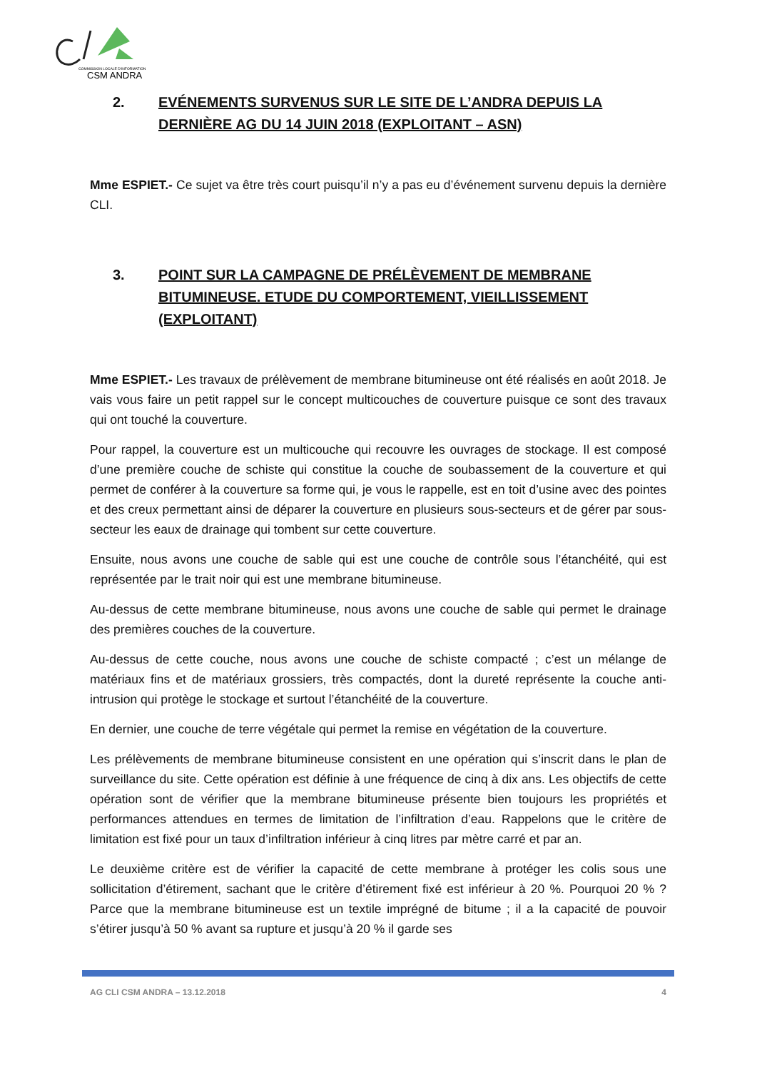COMMISSION LOCALE D'INFORMATION
CSM ANDRA
2. EVÉNEMENTS SURVENUS SUR LE SITE DE L’ANDRA DEPUIS LA DERNIÈRE AG DU 14 JUIN 2018 (EXPLOITANT – ASN)
Mme ESPIET.- Ce sujet va être très court puisqu’il n’y a pas eu d’événement survenu depuis la dernière CLI.
3. POINT SUR LA CAMPAGNE DE PRÉLÈVEMENT DE MEMBRANE BITUMINEUSE. ETUDE DU COMPORTEMENT, VIEILLISSEMENT (EXPLOITANT)
Mme ESPIET.- Les travaux de prélèvement de membrane bitumineuse ont été réalisés en août 2018. Je vais vous faire un petit rappel sur le concept multicouches de couverture puisque ce sont des travaux qui ont touché la couverture.
Pour rappel, la couverture est un multicouche qui recouvre les ouvrages de stockage. Il est composé d’une première couche de schiste qui constitue la couche de soubassement de la couverture et qui permet de conférer à la couverture sa forme qui, je vous le rappelle, est en toit d’usine avec des pointes et des creux permettant ainsi de déparer la couverture en plusieurs sous-secteurs et de gérer par sous-secteur les eaux de drainage qui tombent sur cette couverture.
Ensuite, nous avons une couche de sable qui est une couche de contrôle sous l’étanchéité, qui est représentée par le trait noir qui est une membrane bitumineuse.
Au-dessus de cette membrane bitumineuse, nous avons une couche de sable qui permet le drainage des premières couches de la couverture.
Au-dessus de cette couche, nous avons une couche de schiste compacté ; c’est un mélange de matériaux fins et de matériaux grossiers, très compactés, dont la dureté représente la couche anti-intrusion qui protège le stockage et surtout l’étanchéité de la couverture.
En dernier, une couche de terre végétale qui permet la remise en végétation de la couverture.
Les prélèvements de membrane bitumineuse consistent en une opération qui s’inscrit dans le plan de surveillance du site. Cette opération est définie à une fréquence de cinq à dix ans. Les objectifs de cette opération sont de vérifier que la membrane bitumineuse présente bien toujours les propriétés et performances attendues en termes de limitation de l’infiltration d’eau. Rappelons que le critère de limitation est fixé pour un taux d’infiltration inférieur à cinq litres par mètre carré et par an.
Le deuxième critère est de vérifier la capacité de cette membrane à protéger les colis sous une sollicitation d’étirement, sachant que le critère d’étirement fixé est inférieur à 20 %. Pourquoi 20 % ? Parce que la membrane bitumineuse est un textile imprégné de bitume ; il a la capacité de pouvoir s’étirer jusqu’à 50 % avant sa rupture et jusqu’à 20 % il garde ses
AG CLI CSM ANDRA – 13.12.2018 4